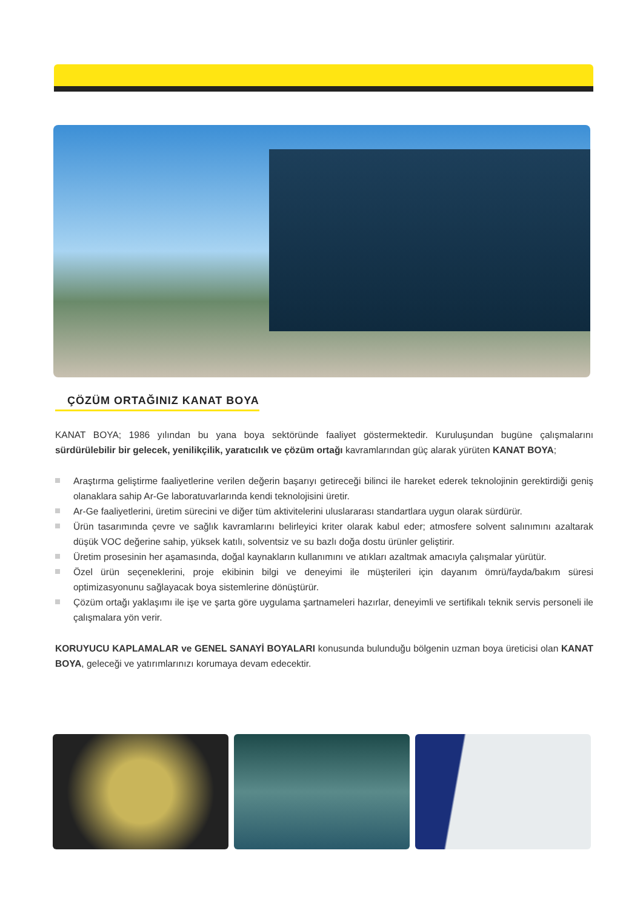ÇÖZÜM ORTAĞINIZ KANAT BOYA
KANAT BOYA; 1986 yılından bu yana boya sektöründe faaliyet göstermektedir. Kuruluşundan bugüne çalışmalarını sürdürülebilir bir gelecek, yenilikçilik, yaratıcılık ve çözüm ortağı kavramlarından güç alarak yürüten KANAT BOYA;
Araştırma geliştirme faaliyetlerine verilen değerin başarıyı getireceği bilinci ile hareket ederek teknolojinin gerektirdiği geniş olanaklara sahip Ar-Ge laboratuvarlarında kendi teknolojisini üretir.
Ar-Ge faaliyetlerini, üretim sürecini ve diğer tüm aktivitelerini uluslararası standartlara uygun olarak sürdürür.
Ürün tasarımında çevre ve sağlık kavramlarını belirleyici kriter olarak kabul eder; atmosfere solvent salınımını azaltarak düşük VOC değerine sahip, yüksek katılı, solventsiz ve su bazlı doğa dostu ürünler geliştirir.
Üretim prosesinin her aşamasında, doğal kaynakların kullanımını ve atıkları azaltmak amacıyla çalışmalar yürütür.
Özel ürün seçeneklerini, proje ekibinin bilgi ve deneyimi ile müşterileri için dayanım ömrü/fayda/bakım süresi optimizasyonunu sağlayacak boya sistemlerine dönüştürür.
Çözüm ortağı yaklaşımı ile işe ve şarta göre uygulama şartnameleri hazırlar, deneyimli ve sertifikalı teknik servis personeli ile çalışmalara yön verir.
KORUYUCU KAPLAMALAR ve GENEL SANAYİ BOYALARI konusunda bulunduğu bölgenin uzman boya üreticisi olan KANAT BOYA, geleceği ve yatırımlarınızı korumaya devam edecektir.